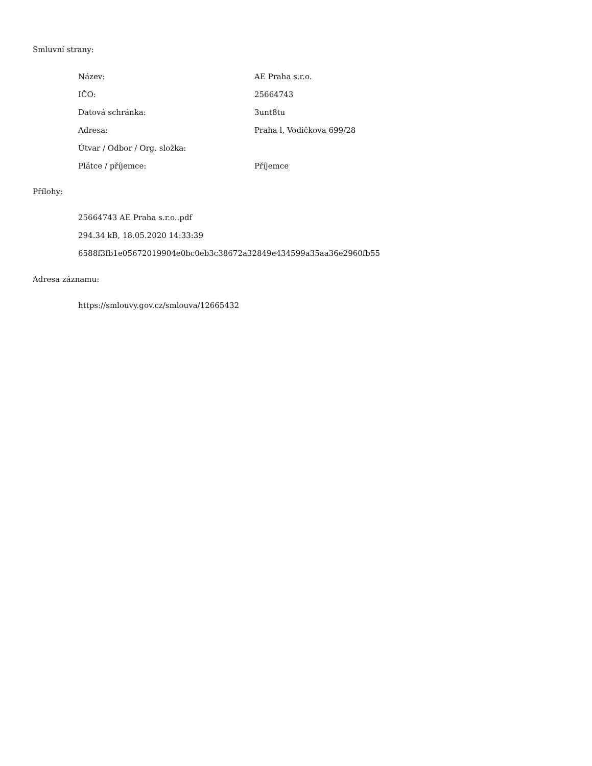Smluvní strany:
| Název: | AE Praha s.r.o. |
| IČO: | 25664743 |
| Datová schránka: | 3unt8tu |
| Adresa: | Praha l, Vodičkova 699/28 |
| Útvar / Odbor / Org. složka: | |
| Plátce / příjemce: | Příjemce |
Přílohy:
25664743 AE Praha s.r.o..pdf
294.34 kB, 18.05.2020 14:33:39
6588f3fb1e05672019904e0bc0eb3c38672a32849e434599a35aa36e2960fb55
Adresa záznamu:
https://smlouvy.gov.cz/smlouva/12665432